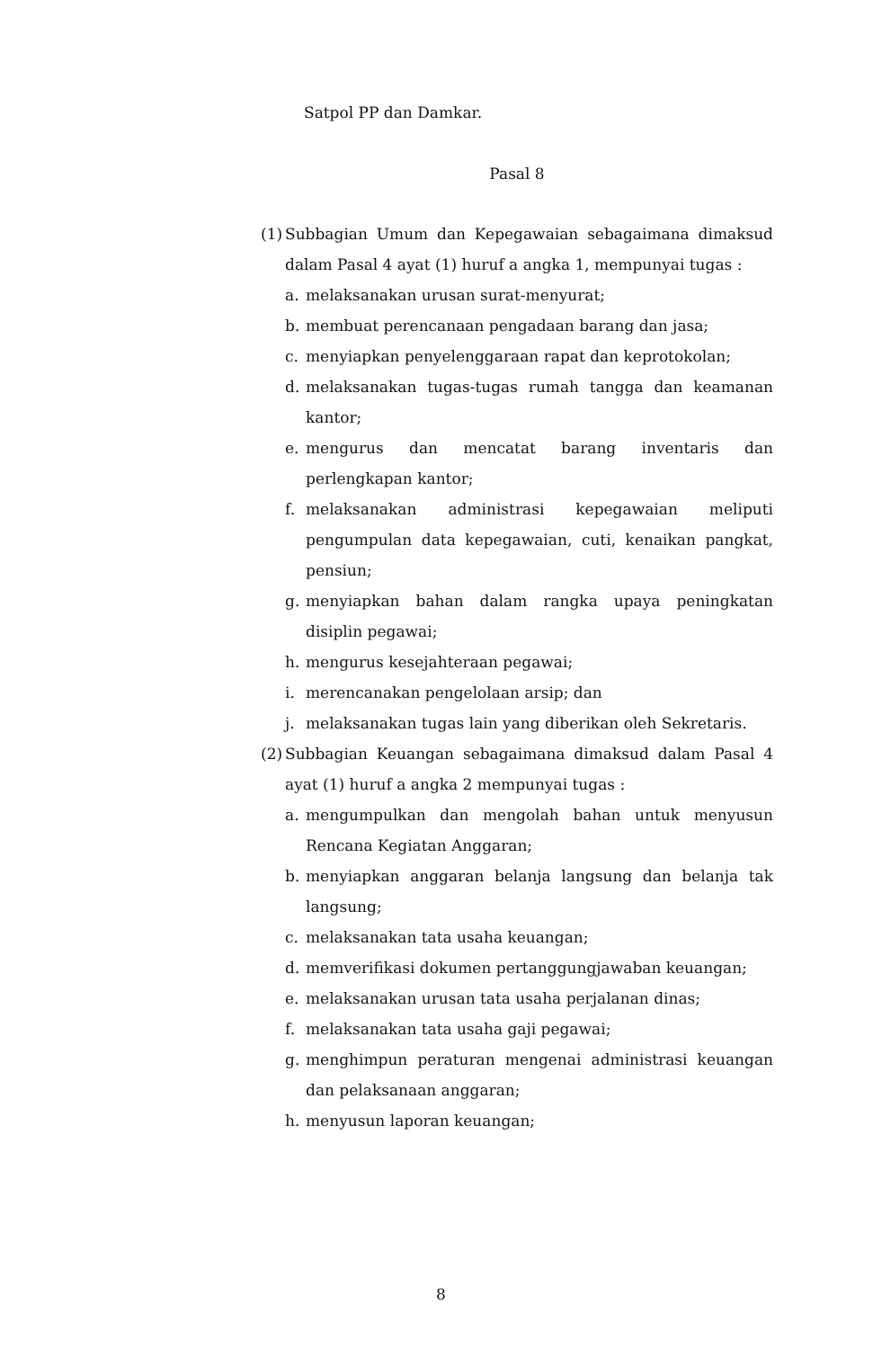Satpol PP dan Damkar.
Pasal 8
(1)
Subbagian Umum dan Kepegawaian sebagaimana dimaksud dalam Pasal 4 ayat (1) huruf a angka 1, mempunyai tugas :
a. melaksanakan urusan surat-menyurat;
b. membuat perencanaan pengadaan barang dan jasa;
c. menyiapkan penyelenggaraan rapat dan keprotokolan;
d. melaksanakan tugas-tugas rumah tangga dan keamanan kantor;
e. mengurus dan mencatat barang inventaris dan perlengkapan kantor;
f. melaksanakan administrasi kepegawaian meliputi pengumpulan data kepegawaian, cuti, kenaikan pangkat, pensiun;
g. menyiapkan bahan dalam rangka upaya peningkatan disiplin pegawai;
h. mengurus kesejahteraan pegawai;
i. merencanakan pengelolaan arsip; dan
j. melaksanakan tugas lain yang diberikan oleh Sekretaris.
(2)
Subbagian Keuangan sebagaimana dimaksud dalam Pasal 4 ayat (1) huruf a angka 2 mempunyai tugas :
a. mengumpulkan dan mengolah bahan untuk menyusun Rencana Kegiatan Anggaran;
b. menyiapkan anggaran belanja langsung dan belanja tak langsung;
c. melaksanakan tata usaha keuangan;
d. memverifikasi dokumen pertanggungjawaban keuangan;
e. melaksanakan urusan tata usaha perjalanan dinas;
f. melaksanakan tata usaha gaji pegawai;
g. menghimpun peraturan mengenai administrasi keuangan dan pelaksanaan anggaran;
h. menyusun laporan keuangan;
8